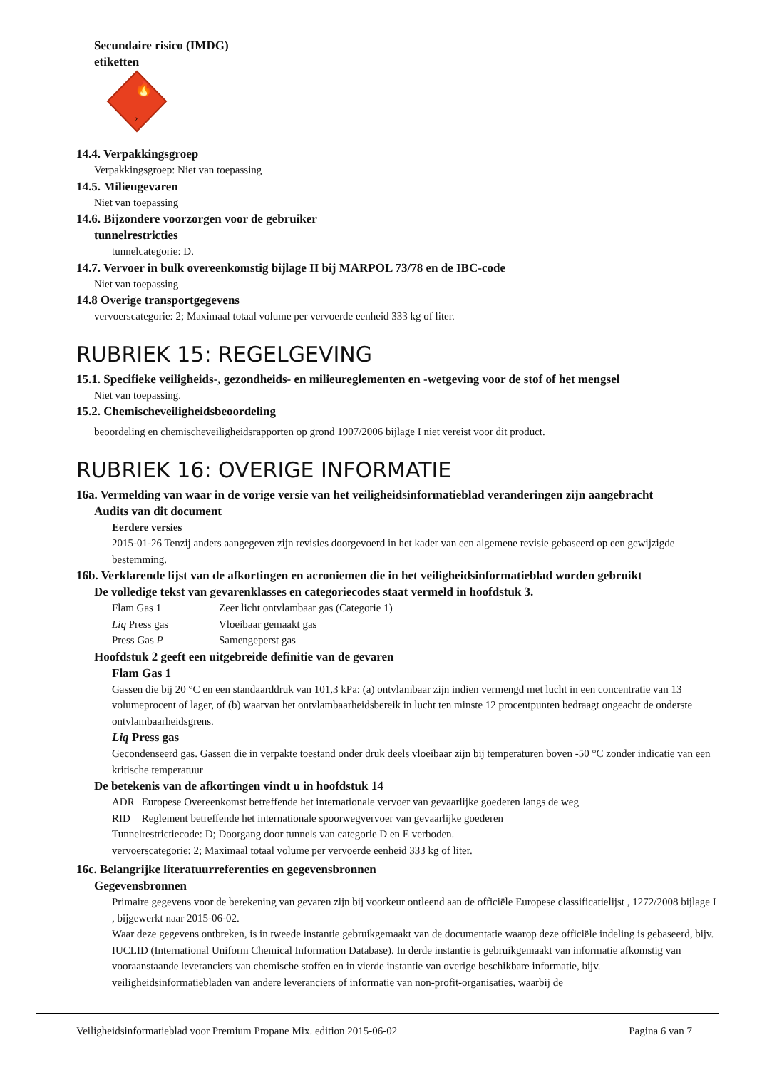Secundaire risico (IMDG)
etiketten
🔥
2
14.4. Verpakkingsgroep
Verpakkingsgroep: Niet van toepassing
14.5. Milieugevaren
Niet van toepassing
14.6. Bijzondere voorzorgen voor de gebruiker
tunnelrestricties
tunnelcategorie: D.
14.7. Vervoer in bulk overeenkomstig bijlage II bij MARPOL 73/78 en de IBC-code
Niet van toepassing
14.8 Overige transportgegevens
vervoerscategorie: 2; Maximaal totaal volume per vervoerde eenheid 333 kg of liter.
RUBRIEK 15: REGELGEVING
15.1. Specifieke veiligheids-, gezondheids- en milieureglementen en -wetgeving voor de stof of het mengsel
Niet van toepassing.
15.2. Chemischeveiligheidsbeoordeling
beoordeling en chemischeveiligheidsrapporten op grond 1907/2006 bijlage I niet vereist voor dit product.
RUBRIEK 16: OVERIGE INFORMATIE
16a. Vermelding van waar in de vorige versie van het veiligheidsinformatieblad veranderingen zijn aangebracht
Audits van dit document
Eerdere versies
2015-01-26 Tenzij anders aangegeven zijn revisies doorgevoerd in het kader van een algemene revisie gebaseerd op een gewijzigde bestemming.
16b. Verklarende lijst van de afkortingen en acroniemen die in het veiligheidsinformatieblad worden gebruikt
De volledige tekst van gevarenklasses en categoriecodes staat vermeld in hoofdstuk 3.
| Flam Gas 1 | Zeer licht ontvlambaar gas (Categorie 1) |
| Liq Press gas | Vloeibaar gemaakt gas |
| Press Gas P | Samengeperst gas |
Hoofdstuk 2 geeft een uitgebreide definitie van de gevaren
Flam Gas 1
Gassen die bij 20 °C en een standaarddruk van 101,3 kPa: (a) ontvlambaar zijn indien vermengd met lucht in een concentratie van 13 volumeprocent of lager, of (b) waarvan het ontvlambaarheidsbereik in lucht ten minste 12 procentpunten bedraagt ongeacht de onderste ontvlambaarheidsgrens.
Liq Press gas
Gecondenseerd gas. Gassen die in verpakte toestand onder druk deels vloeibaar zijn bij temperaturen boven -50 °C zonder indicatie van een kritische temperatuur
De betekenis van de afkortingen vindt u in hoofdstuk 14
| ADR | Europese Overeenkomst betreffende het internationale vervoer van gevaarlijke goederen langs de weg |
| RID | Reglement betreffende het internationale spoorwegvervoer van gevaarlijke goederen |
Tunnelrestrictiecode: D; Doorgang door tunnels van categorie D en E verboden.
vervoerscategorie: 2; Maximaal totaal volume per vervoerde eenheid 333 kg of liter.
16c. Belangrijke literatuurreferenties en gegevensbronnen
Gegevensbronnen
Primaire gegevens voor de berekening van gevaren zijn bij voorkeur ontleend aan de officiële Europese classificatielijst , 1272/2008 bijlage I , bijgewerkt naar 2015-06-02.
Waar deze gegevens ontbreken, is in tweede instantie gebruikgemaakt van de documentatie waarop deze officiële indeling is gebaseerd, bijv. IUCLID (International Uniform Chemical Information Database). In derde instantie is gebruikgemaakt van informatie afkomstig van vooraanstaande leveranciers van chemische stoffen en in vierde instantie van overige beschikbare informatie, bijv. veiligheidsinformatiebladen van andere leveranciers of informatie van non-profit-organisaties, waarbij de
Veiligheidsinformatieblad voor Premium Propane Mix. edition 2015-06-02 Pagina 6 van 7